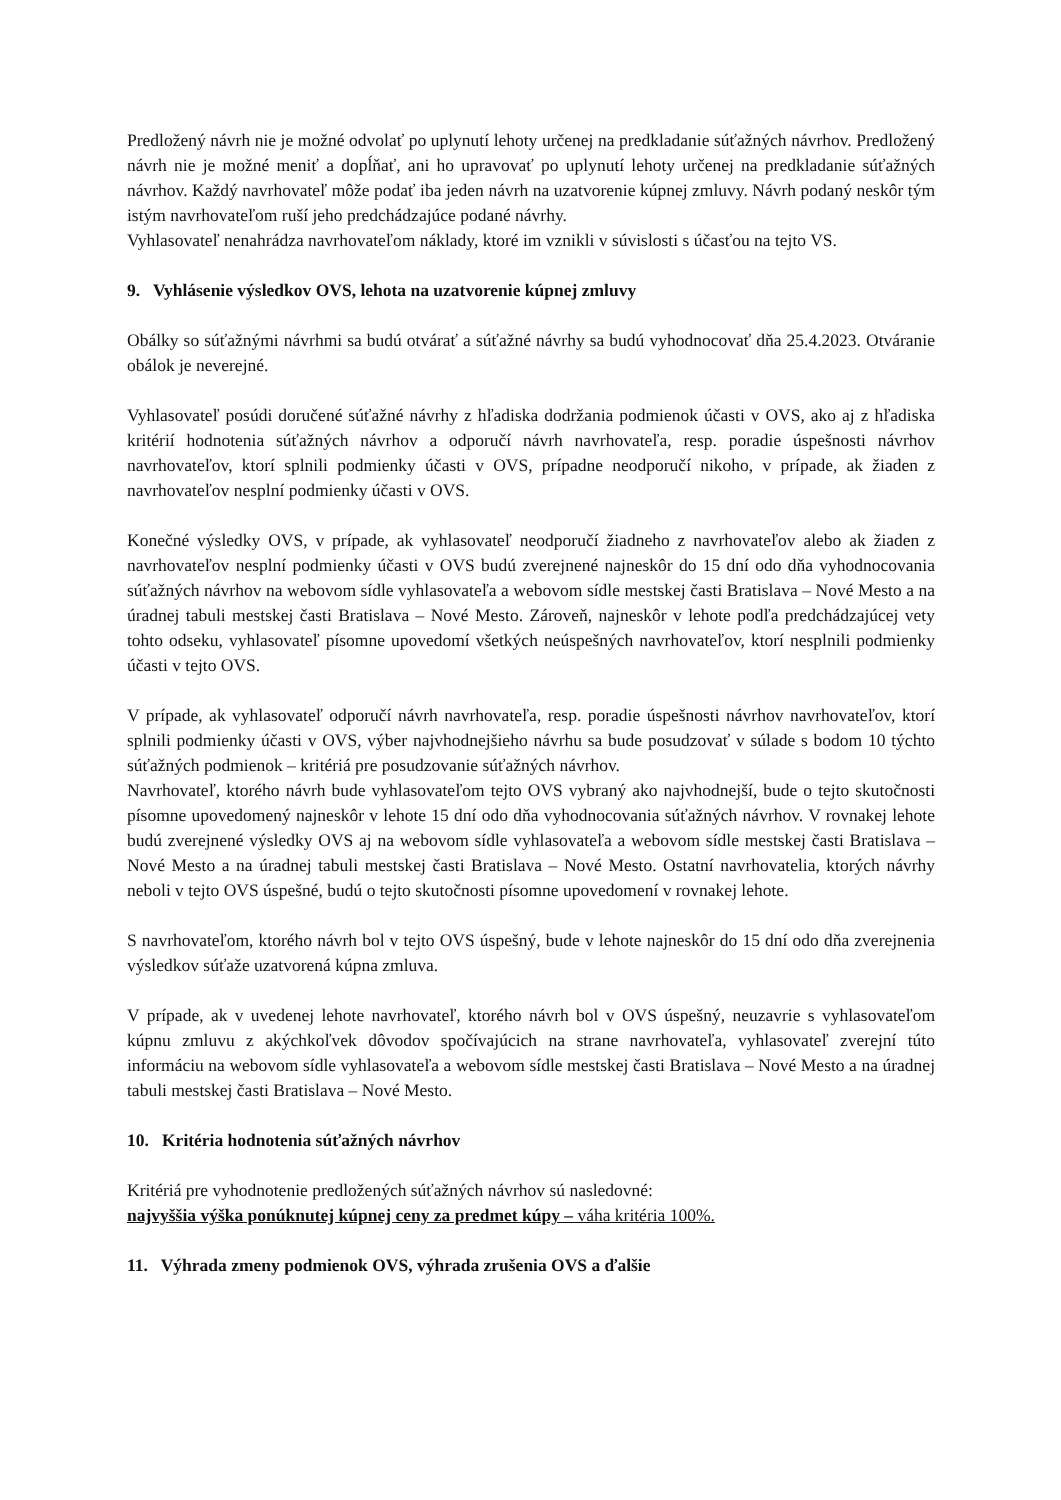Predložený návrh nie je možné odvolať po uplynutí lehoty určenej na predkladanie súťažných návrhov. Predložený návrh nie je možné meniť a dopĺňať, ani ho upravovať po uplynutí lehoty určenej na predkladanie súťažných návrhov. Každý navrhovateľ môže podať iba jeden návrh na uzatvorenie kúpnej zmluvy. Návrh podaný neskôr tým istým navrhovateľom ruší jeho predchádzajúce podané návrhy.
Vyhlasovateľ nenahrádza navrhovateľom náklady, ktoré im vznikli v súvislosti s účasťou na tejto VS.
9. Vyhlásenie výsledkov OVS, lehota na uzatvorenie kúpnej zmluvy
Obálky so súťažnými návrhmi sa budú otvárať a súťažné návrhy sa budú vyhodnocovať dňa 25.4.2023. Otváranie obálok je neverejné.
Vyhlasovateľ posúdi doručené súťažné návrhy z hľadiska dodržania podmienok účasti v OVS, ako aj z hľadiska kritérií hodnotenia súťažných návrhov a odporučí návrh navrhovateľa, resp. poradie úspešnosti návrhov navrhovateľov, ktorí splnili podmienky účasti v OVS, prípadne neodporučí nikoho, v prípade, ak žiaden z navrhovateľov nesplní podmienky účasti v OVS.
Konečné výsledky OVS, v prípade, ak vyhlasovateľ neodporučí žiadneho z navrhovateľov alebo ak žiaden z navrhovateľov nesplní podmienky účasti v OVS budú zverejnené najneskôr do 15 dní odo dňa vyhodnocovania súťažných návrhov na webovom sídle vyhlasovateľa a webovom sídle mestskej časti Bratislava – Nové Mesto a na úradnej tabuli mestskej časti Bratislava – Nové Mesto. Zároveň, najneskôr v lehote podľa predchádzajúcej vety tohto odseku, vyhlasovateľ písomne upovedomí všetkých neúspešných navrhovateľov, ktorí nesplnili podmienky účasti v tejto OVS.
V prípade, ak vyhlasovateľ odporučí návrh navrhovateľa, resp. poradie úspešnosti návrhov navrhovateľov, ktorí splnili podmienky účasti v OVS, výber najvhodnejšieho návrhu sa bude posudzovať v súlade s bodom 10 týchto súťažných podmienok – kritériá pre posudzovanie súťažných návrhov.
Navrhovateľ, ktorého návrh bude vyhlasovateľom tejto OVS vybraný ako najvhodnejší, bude o tejto skutočnosti písomne upovedomený najneskôr v lehote 15 dní odo dňa vyhodnocovania súťažných návrhov. V rovnakej lehote budú zverejnené výsledky OVS aj na webovom sídle vyhlasovateľa a webovom sídle mestskej časti Bratislava – Nové Mesto a na úradnej tabuli mestskej časti Bratislava – Nové Mesto. Ostatní navrhovatelia, ktorých návrhy neboli v tejto OVS úspešné, budú o tejto skutočnosti písomne upovedomení v rovnakej lehote.
S navrhovateľom, ktorého návrh bol v tejto OVS úspešný, bude v lehote najneskôr do 15 dní odo dňa zverejnenia výsledkov súťaže uzatvorená kúpna zmluva.
V prípade, ak v uvedenej lehote navrhovateľ, ktorého návrh bol v OVS úspešný, neuzavrie s vyhlasovateľom kúpnu zmluvu z akýchkoľvek dôvodov spočívajúcich na strane navrhovateľa, vyhlasovateľ zverejní túto informáciu na webovom sídle vyhlasovateľa a webovom sídle mestskej časti Bratislava – Nové Mesto a na úradnej tabuli mestskej časti Bratislava – Nové Mesto.
10. Kritéria hodnotenia súťažných návrhov
Kritériá pre vyhodnotenie predložených súťažných návrhov sú nasledovné:
najvyššia výška ponúknutej kúpnej ceny za predmet kúpy – váha kritéria 100%.
11. Výhrada zmeny podmienok OVS, výhrada zrušenia OVS a ďalšie